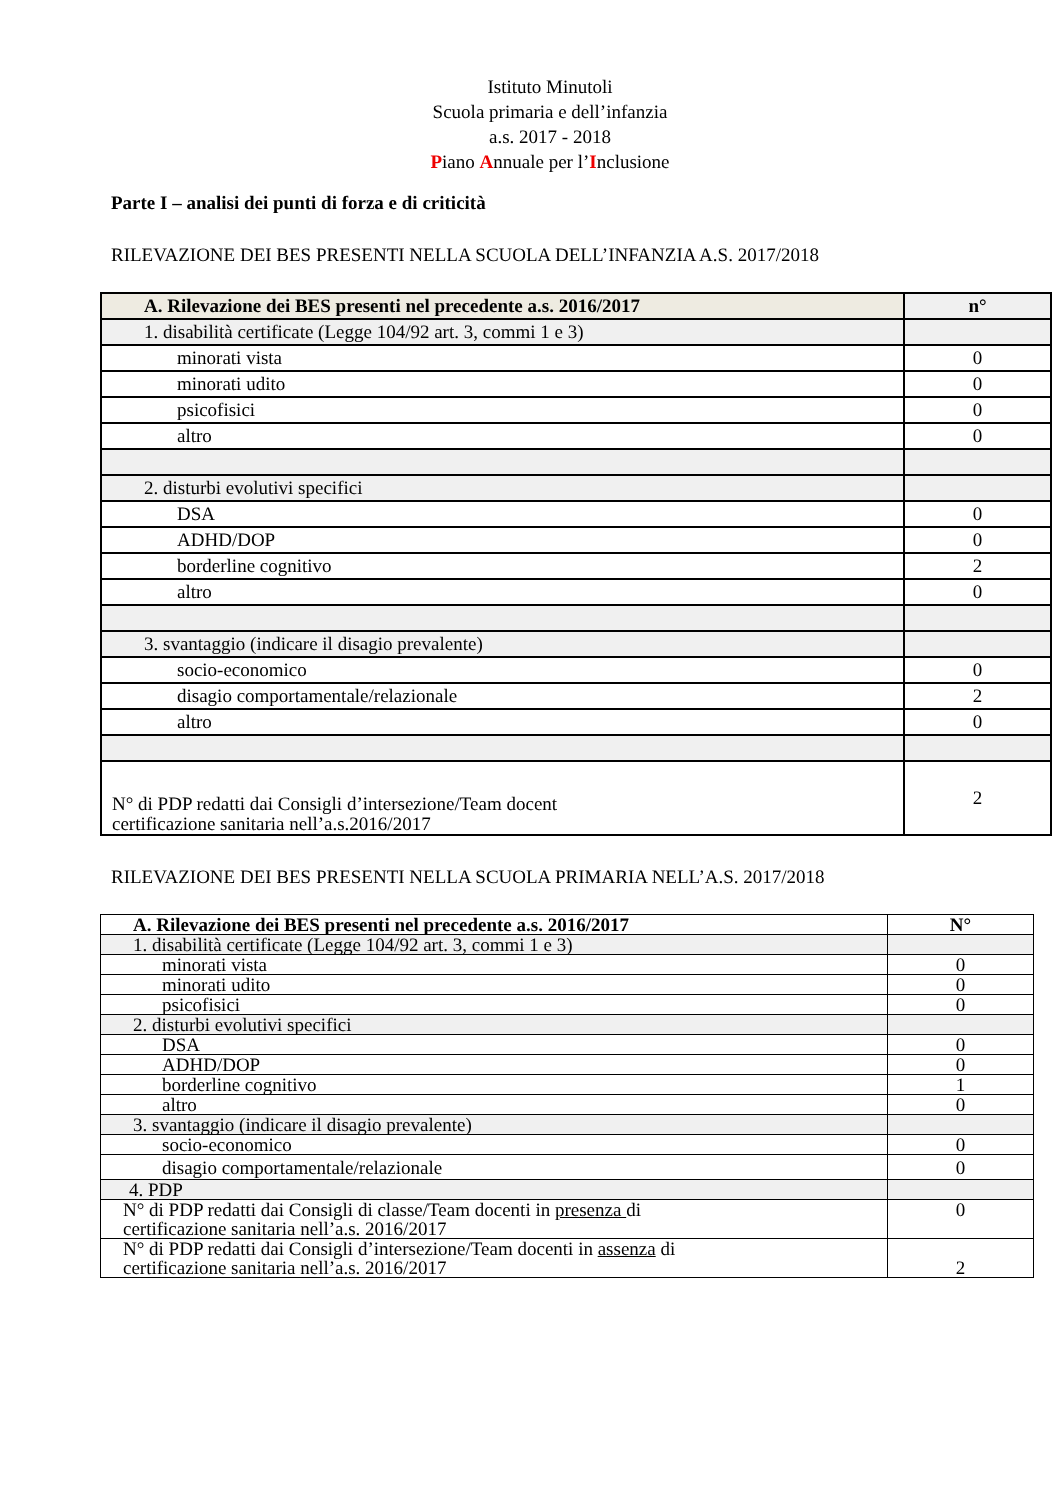Istituto Minutoli
Scuola primaria e dell’infanzia
a.s. 2017 - 2018
Piano Annuale per l’Inclusione
Parte I – analisi dei punti di forza e di criticità
RILEVAZIONE DEI BES PRESENTI NELLA SCUOLA DELL’INFANZIA A.S. 2017/2018
| A. Rilevazione dei BES presenti nel precedente a.s. 2016/2017 | n° |
| --- | --- |
| 1. disabilità certificate (Legge 104/92 art. 3, commi 1 e 3) | |
| minorati vista | 0 |
| minorati udito | 0 |
| psicofisici | 0 |
| altro | 0 |
| 2. disturbi evolutivi specifici | |
| DSA | 0 |
| ADHD/DOP | 0 |
| borderline cognitivo | 2 |
| altro | 0 |
| 3. svantaggio (indicare il disagio prevalente) | |
| socio-economico | 0 |
| disagio comportamentale/relazionale | 2 |
| altro | 0 |
| N° di PDP redatti dai Consigli d’intersezione/Team docent certificazione sanitaria nell’a.s.2016/2017 | 2 |
RILEVAZIONE DEI BES PRESENTI NELLA SCUOLA PRIMARIA NELL’A.S. 2017/2018
| A. Rilevazione dei BES presenti nel precedente a.s. 2016/2017 | N° |
| --- | --- |
| 1. disabilità certificate (Legge 104/92 art. 3, commi 1 e 3) | |
| minorati vista | 0 |
| minorati udito | 0 |
| psicofisici | 0 |
| 2. disturbi evolutivi specifici | |
| DSA | 0 |
| ADHD/DOP | 0 |
| borderline cognitivo | 1 |
| altro | 0 |
| 3. svantaggio (indicare il disagio prevalente) | |
| socio-economico | 0 |
| disagio comportamentale/relazionale | 0 |
| 4. PDP | |
| N° di PDP redatti dai Consigli di classe/Team docenti in presenza di certificazione sanitaria nell’a.s. 2016/2017 | 0 |
| N° di PDP redatti dai Consigli d’intersezione/Team docenti in assenza di certificazione sanitaria nell’a.s. 2016/2017 | 2 |